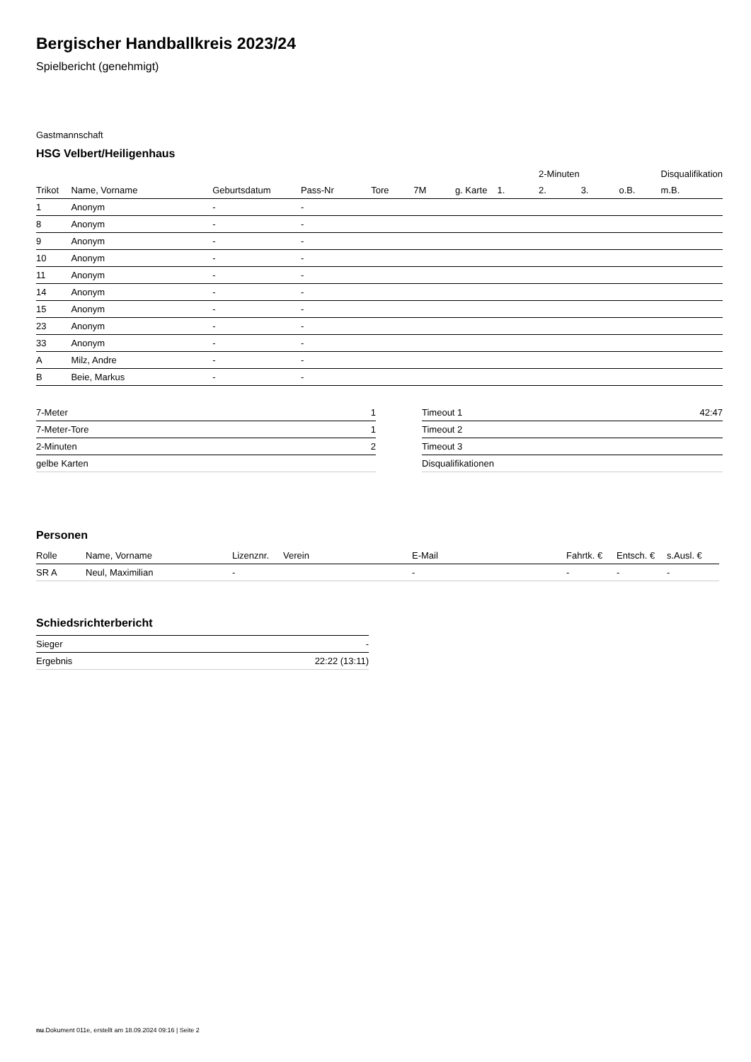Bergischer Handballkreis 2023/24
Spielbericht (genehmigt)
Gastmannschaft
HSG Velbert/Heiligenhaus
| | | | | | | | | 2-Minuten | | | Disqualifikation |
| --- | --- | --- | --- | --- | --- | --- | --- | --- | --- | --- | --- |
| Trikot | Name, Vorname | Geburtsdatum | Pass-Nr | Tore | 7M | g. Karte | 1. | 2. | 3. | o.B. | m.B. |
| 1 | Anonym | - | - | | | | | | | | |
| 8 | Anonym | - | - | | | | | | | | |
| 9 | Anonym | - | - | | | | | | | | |
| 10 | Anonym | - | - | | | | | | | | |
| 11 | Anonym | - | - | | | | | | | | |
| 14 | Anonym | - | - | | | | | | | | |
| 15 | Anonym | - | - | | | | | | | | |
| 23 | Anonym | - | - | | | | | | | | |
| 33 | Anonym | - | - | | | | | | | | |
| A | Milz, Andre | - | - | | | | | | | | |
| B | Beie, Markus | - | - | | | | | | | | |
| 7-Meter | 1 |
| 7-Meter-Tore | 1 |
| 2-Minuten | 2 |
| gelbe Karten | |
| Timeout 1 | 42:47 |
| Timeout 2 | |
| Timeout 3 | |
| Disqualifikationen | |
Personen
| Rolle | Name, Vorname | Lizenznr. | Verein | E-Mail | Fahrtk. € | Entsch. € | s.Ausl. € |
| --- | --- | --- | --- | --- | --- | --- | --- |
| SR A | Neul, Maximilian | - | | - | - | - | - |
Schiedsrichterbericht
| Sieger | - |
| Ergebnis | 22:22 (13:11) |
nu.Dokument 011e, erstellt am 18.09.2024 09:16 | Seite 2